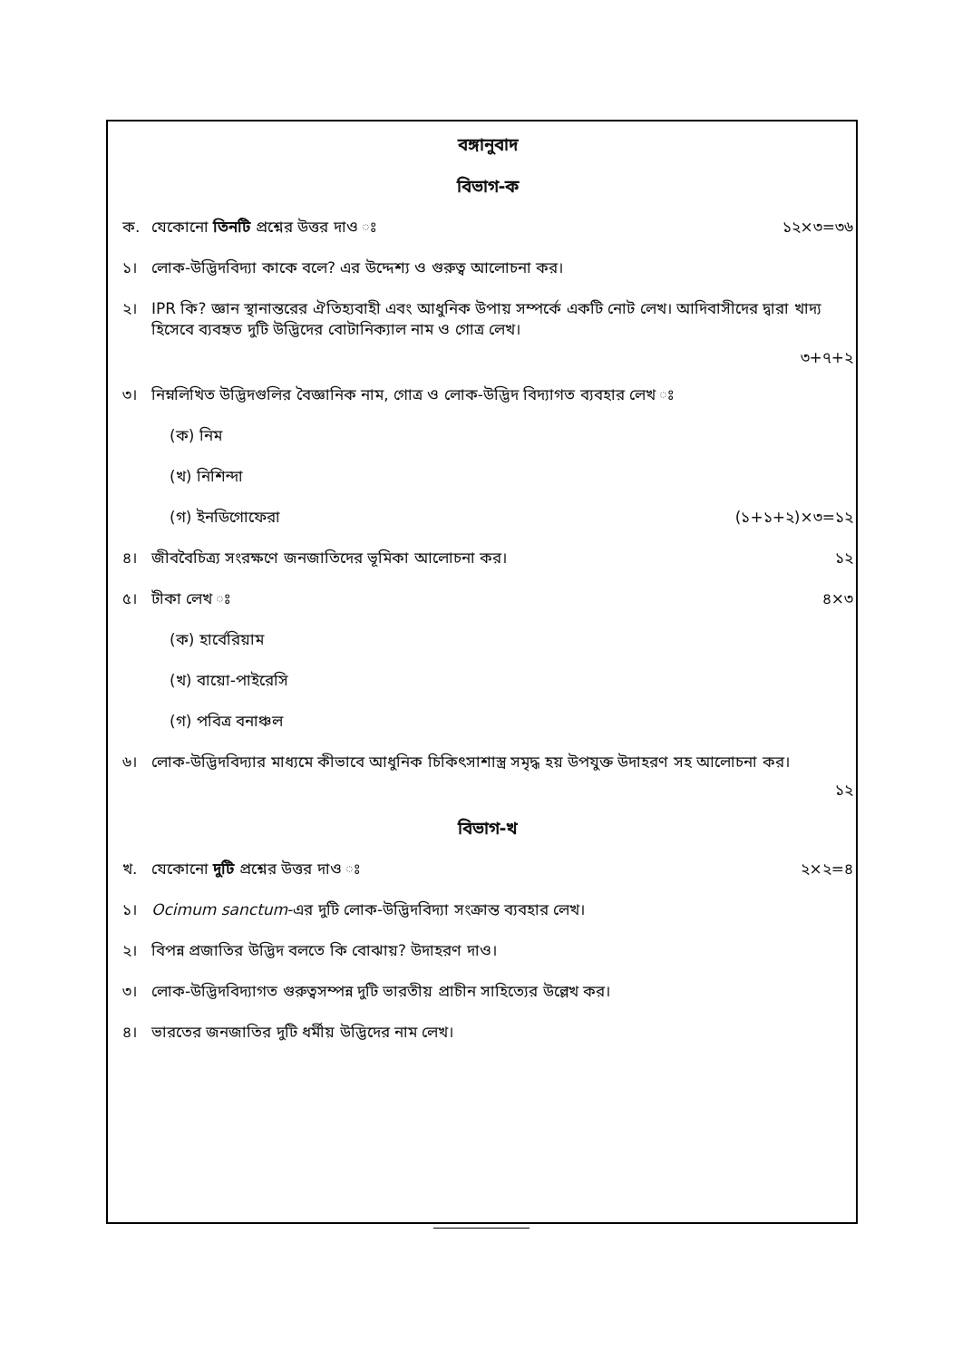বঙ্গানুবাদ
বিভাগ-ক
ক. যেকোনো তিনটি প্রশ্নের উত্তর দাও ঃ ১২×৩=৩৬
১। লোক-উদ্ভিদবিদ্যা কাকে বলে? এর উদ্দেশ্য ও গুরুত্ব আলোচনা কর।
২। IPR কি? জ্ঞান স্থানান্তরের ঐতিহ্যবাহী এবং আধুনিক উপায় সম্পর্কে একটি নোট লেখ। আদিবাসীদের দ্বারা খাদ্য হিসেবে ব্যবহৃত দুটি উদ্ভিদের বোটানিক্যাল নাম ও গোত্র লেখ।
৩+৭+২
৩। নিম্নলিখিত উদ্ভিদগুলির বৈজ্ঞানিক নাম, গোত্র ও লোক-উদ্ভিদ বিদ্যাগত ব্যবহার লেখ ঃ
(ক) নিম
(খ) নিশিন্দা
(গ) ইনডিগোফেরা (১+১+২)×৩=১২
৪। জীববৈচিত্র্য সংরক্ষণে জনজাতিদের ভূমিকা আলোচনা কর। ১২
৫। টীকা লেখ ঃ ৪×৩
(ক) হার্বেরিয়াম
(খ) বায়ো-পাইরেসি
(গ) পবিত্র বনাঞ্চল
৬। লোক-উদ্ভিদবিদ্যার মাধ্যমে কীভাবে আধুনিক চিকিৎসাশাস্ত্র সমৃদ্ধ হয় উপযুক্ত উদাহরণ সহ আলোচনা কর।
১২
বিভাগ-খ
খ. যেকোনো দুটি প্রশ্নের উত্তর দাও ঃ ২×২=৪
১। Ocimum sanctum-এর দুটি লোক-উদ্ভিদবিদ্যা সংক্রান্ত ব্যবহার লেখ।
২। বিপন্ন প্রজাতির উদ্ভিদ বলতে কি বোঝায়? উদাহরণ দাও।
৩। লোক-উদ্ভিদবিদ্যাগত গুরুত্বসম্পন্ন দুটি ভারতীয় প্রাচীন সাহিত্যের উল্লেখ কর।
৪। ভারতের জনজাতির দুটি ধর্মীয় উদ্ভিদের নাম লেখ।